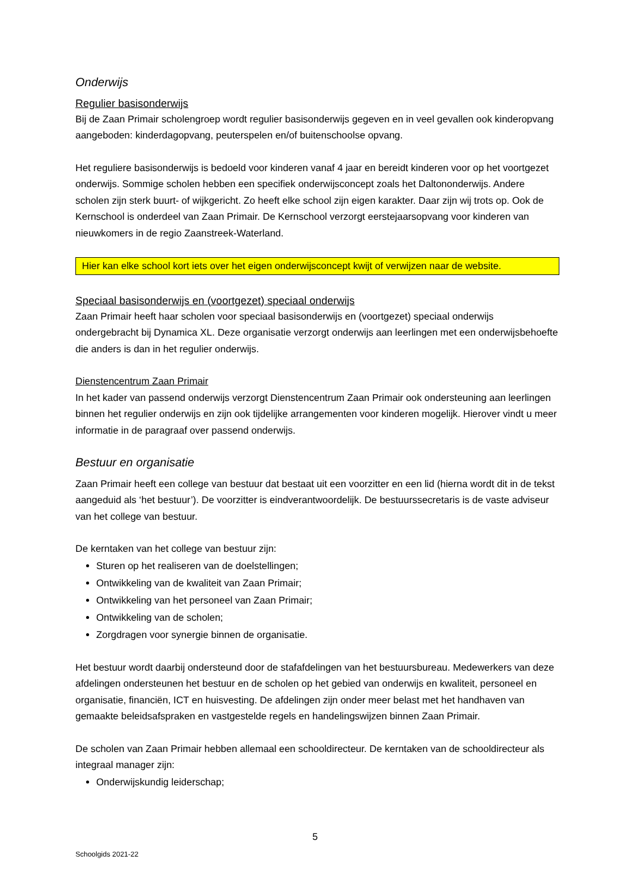Onderwijs
Regulier basisonderwijs
Bij de Zaan Primair scholengroep wordt regulier basisonderwijs gegeven en in veel gevallen ook kinderopvang aangeboden: kinderdagopvang, peuterspelen en/of buitenschoolse opvang.
Het reguliere basisonderwijs is bedoeld voor kinderen vanaf 4 jaar en bereidt kinderen voor op het voortgezet onderwijs. Sommige scholen hebben een specifiek onderwijsconcept zoals het Daltononderwijs. Andere scholen zijn sterk buurt- of wijkgericht. Zo heeft elke school zijn eigen karakter. Daar zijn wij trots op. Ook de Kernschool is onderdeel van Zaan Primair. De Kernschool verzorgt eerstejaarsopvang voor kinderen van nieuwkomers in de regio Zaanstreek-Waterland.
Hier kan elke school kort iets over het eigen onderwijsconcept kwijt of verwijzen naar de website.
Speciaal basisonderwijs en (voortgezet) speciaal onderwijs
Zaan Primair heeft haar scholen voor speciaal basisonderwijs en (voortgezet) speciaal onderwijs ondergebracht bij Dynamica XL. Deze organisatie verzorgt onderwijs aan leerlingen met een onderwijsbehoefte die anders is dan in het regulier onderwijs.
Dienstencentrum Zaan Primair
In het kader van passend onderwijs verzorgt Dienstencentrum Zaan Primair ook ondersteuning aan leerlingen binnen het regulier onderwijs en zijn ook tijdelijke arrangementen voor kinderen mogelijk. Hierover vindt u meer informatie in de paragraaf over passend onderwijs.
Bestuur en organisatie
Zaan Primair heeft een college van bestuur dat bestaat uit een voorzitter en een lid (hierna wordt dit in de tekst aangeduid als ‘het bestuur’). De voorzitter is eindverantwoordelijk. De bestuurssecretaris is de vaste adviseur van het college van bestuur.
De kerntaken van het college van bestuur zijn:
Sturen op het realiseren van de doelstellingen;
Ontwikkeling van de kwaliteit van Zaan Primair;
Ontwikkeling van het personeel van Zaan Primair;
Ontwikkeling van de scholen;
Zorgdragen voor synergie binnen de organisatie.
Het bestuur wordt daarbij ondersteund door de stafafdelingen van het bestuursbureau. Medewerkers van deze afdelingen ondersteunen het bestuur en de scholen op het gebied van onderwijs en kwaliteit, personeel en organisatie, financiën, ICT en huisvesting. De afdelingen zijn onder meer belast met het handhaven van gemaakte beleidsafspraken en vastgestelde regels en handelingswijzen binnen Zaan Primair.
De scholen van Zaan Primair hebben allemaal een schooldirecteur. De kerntaken van de schooldirecteur als integraal manager zijn:
Onderwijskundig leiderschap;
5
Schoolgids 2021-22